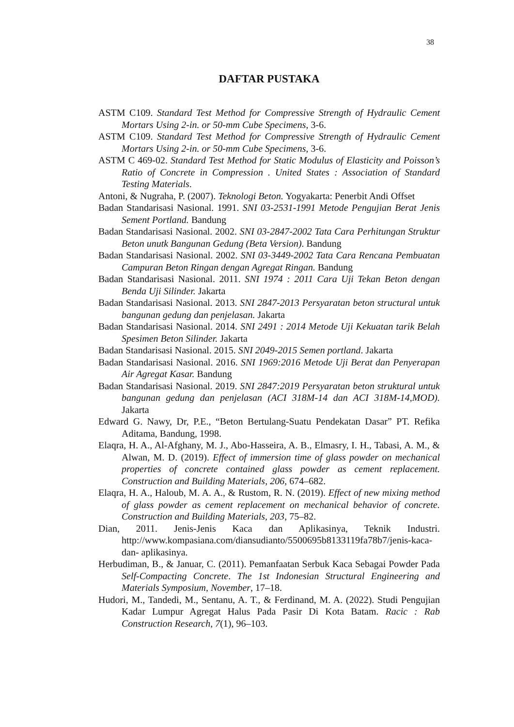38
DAFTAR PUSTAKA
ASTM C109. Standard Test Method for Compressive Strength of Hydraulic Cement Mortars Using 2-in. or 50-mm Cube Specimens, 3-6.
ASTM C109. Standard Test Method for Compressive Strength of Hydraulic Cement Mortars Using 2-in. or 50-mm Cube Specimens, 3-6.
ASTM C 469-02. Standard Test Method for Static Modulus of Elasticity and Poisson’s Ratio of Concrete in Compression . United States : Association of Standard Testing Materials.
Antoni, & Nugraha, P. (2007). Teknologi Beton. Yogyakarta: Penerbit Andi Offset
Badan Standarisasi Nasional. 1991. SNI 03-2531-1991 Metode Pengujian Berat Jenis Sement Portland. Bandung
Badan Standarisasi Nasional. 2002. SNI 03-2847-2002 Tata Cara Perhitungan Struktur Beton unutk Bangunan Gedung (Beta Version). Bandung
Badan Standarisasi Nasional. 2002. SNI 03-3449-2002 Tata Cara Rencana Pembuatan Campuran Beton Ringan dengan Agregat Ringan. Bandung
Badan Standarisasi Nasional. 2011. SNI 1974 : 2011 Cara Uji Tekan Beton dengan Benda Uji Silinder. Jakarta
Badan Standarisasi Nasional. 2013. SNI 2847-2013 Persyaratan beton structural untuk bangunan gedung dan penjelasan. Jakarta
Badan Standarisasi Nasional. 2014. SNI 2491 : 2014 Metode Uji Kekuatan tarik Belah Spesimen Beton Silinder. Jakarta
Badan Standarisasi Nasional. 2015. SNI 2049-2015 Semen portland. Jakarta
Badan Standarisasi Nasional. 2016. SNI 1969:2016 Metode Uji Berat dan Penyerapan Air Agregat Kasar. Bandung
Badan Standarisasi Nasional. 2019. SNI 2847:2019 Persyaratan beton struktural untuk bangunan gedung dan penjelasan (ACI 318M-14 dan ACI 318M-14,MOD). Jakarta
Edward G. Nawy, Dr, P.E., “Beton Bertulang-Suatu Pendekatan Dasar” PT. Refika Aditama, Bandung, 1998.
Elaqra, H. A., Al-Afghany, M. J., Abo-Hasseira, A. B., Elmasry, I. H., Tabasi, A. M., & Alwan, M. D. (2019). Effect of immersion time of glass powder on mechanical properties of concrete contained glass powder as cement replacement. Construction and Building Materials, 206, 674–682.
Elaqra, H. A., Haloub, M. A. A., & Rustom, R. N. (2019). Effect of new mixing method of glass powder as cement replacement on mechanical behavior of concrete. Construction and Building Materials, 203, 75–82.
Dian, 2011. Jenis-Jenis Kaca dan Aplikasinya, Teknik Industri. http://www.kompasiana.com/diansudianto/5500695b8133119fa78b7/jenis-kaca-dan- aplikasinya.
Herbudiman, B., & Januar, C. (2011). Pemanfaatan Serbuk Kaca Sebagai Powder Pada Self-Compacting Concrete. The 1st Indonesian Structural Engineering and Materials Symposium, November, 17–18.
Hudori, M., Tandedi, M., Sentanu, A. T., & Ferdinand, M. A. (2022). Studi Pengujian Kadar Lumpur Agregat Halus Pada Pasir Di Kota Batam. Racic : Rab Construction Research, 7(1), 96–103.